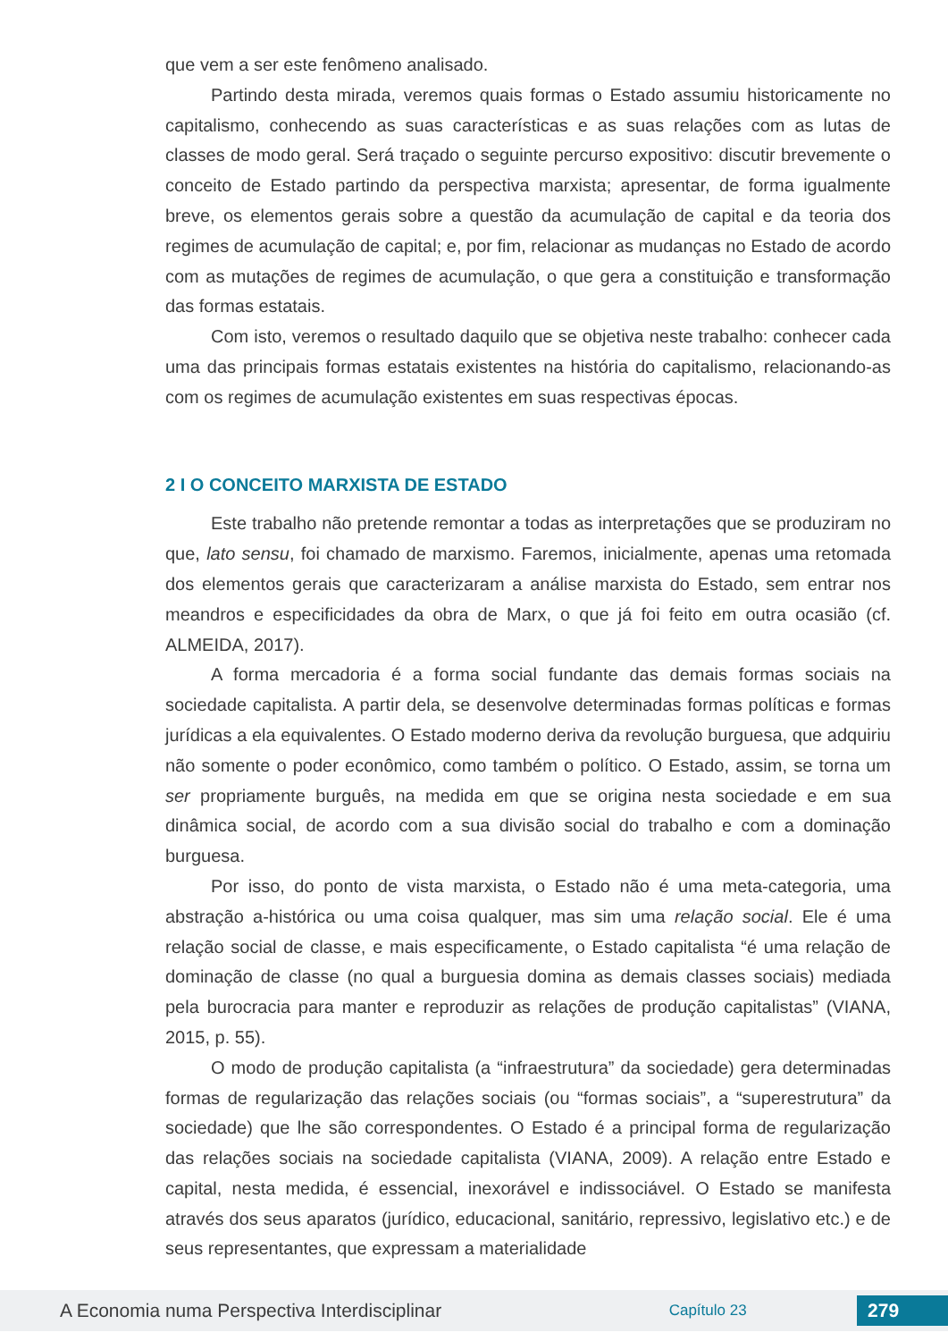que vem a ser este fenômeno analisado.
Partindo desta mirada, veremos quais formas o Estado assumiu historicamente no capitalismo, conhecendo as suas características e as suas relações com as lutas de classes de modo geral. Será traçado o seguinte percurso expositivo: discutir brevemente o conceito de Estado partindo da perspectiva marxista; apresentar, de forma igualmente breve, os elementos gerais sobre a questão da acumulação de capital e da teoria dos regimes de acumulação de capital; e, por fim, relacionar as mudanças no Estado de acordo com as mutações de regimes de acumulação, o que gera a constituição e transformação das formas estatais.
Com isto, veremos o resultado daquilo que se objetiva neste trabalho: conhecer cada uma das principais formas estatais existentes na história do capitalismo, relacionando-as com os regimes de acumulação existentes em suas respectivas épocas.
2 I O CONCEITO MARXISTA DE ESTADO
Este trabalho não pretende remontar a todas as interpretações que se produziram no que, lato sensu, foi chamado de marxismo. Faremos, inicialmente, apenas uma retomada dos elementos gerais que caracterizaram a análise marxista do Estado, sem entrar nos meandros e especificidades da obra de Marx, o que já foi feito em outra ocasião (cf. ALMEIDA, 2017).
A forma mercadoria é a forma social fundante das demais formas sociais na sociedade capitalista. A partir dela, se desenvolve determinadas formas políticas e formas jurídicas a ela equivalentes. O Estado moderno deriva da revolução burguesa, que adquiriu não somente o poder econômico, como também o político. O Estado, assim, se torna um ser propriamente burguês, na medida em que se origina nesta sociedade e em sua dinâmica social, de acordo com a sua divisão social do trabalho e com a dominação burguesa.
Por isso, do ponto de vista marxista, o Estado não é uma meta-categoria, uma abstração a-histórica ou uma coisa qualquer, mas sim uma relação social. Ele é uma relação social de classe, e mais especificamente, o Estado capitalista “é uma relação de dominação de classe (no qual a burguesia domina as demais classes sociais) mediada pela burocracia para manter e reproduzir as relações de produção capitalistas” (VIANA, 2015, p. 55).
O modo de produção capitalista (a “infraestrutura” da sociedade) gera determinadas formas de regularização das relações sociais (ou “formas sociais”, a “superestrutura” da sociedade) que lhe são correspondentes. O Estado é a principal forma de regularização das relações sociais na sociedade capitalista (VIANA, 2009). A relação entre Estado e capital, nesta medida, é essencial, inexorável e indissociável. O Estado se manifesta através dos seus aparatos (jurídico, educacional, sanitário, repressivo, legislativo etc.) e de seus representantes, que expressam a materialidade
A Economia numa Perspectiva Interdisciplinar
Capítulo 23
279